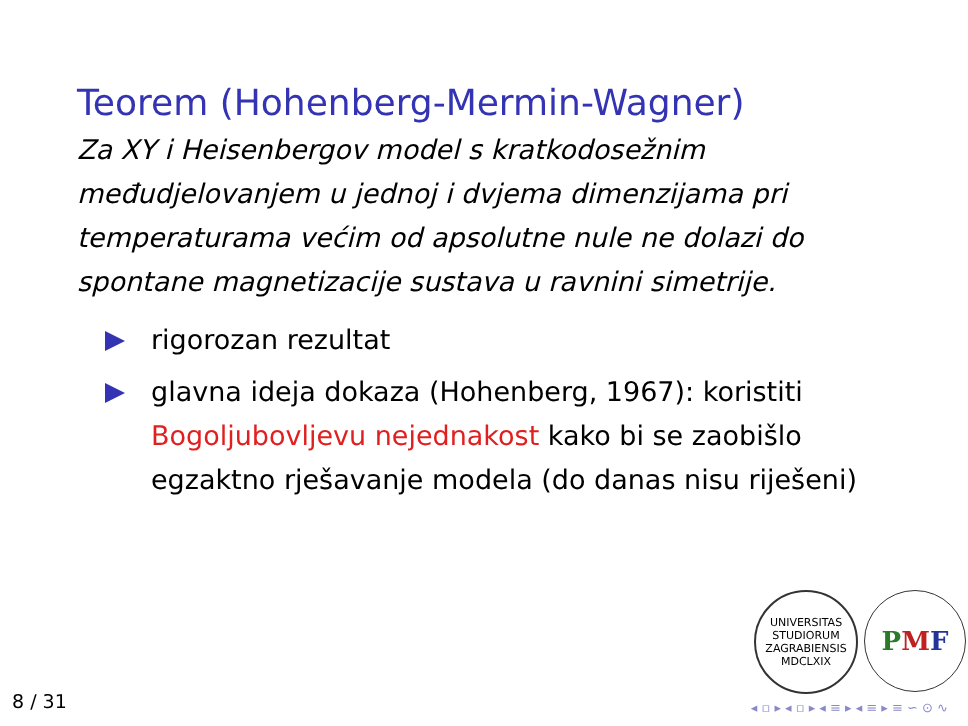Teorem (Hohenberg-Mermin-Wagner)
Za XY i Heisenbergov model s kratkodosežnim međudjelovanjem u jednoj i dvjema dimenzijama pri temperaturama većim od apsolutne nule ne dolazi do spontane magnetizacije sustava u ravnini simetrije.
rigorozan rezultat
glavna ideja dokaza (Hohenberg, 1967): koristiti Bogoljubovljevu nejednakost kako bi se zaobišlo egzaktno rješavanje modela (do danas nisu riješeni)
UNIVERSITAS STUDIORUM ZAGRABIENSIS MDCLXIX
PMF
8 / 31
◂ ▫ ▸ ◂ ▫ ▸ ◂ ≡ ▸ ◂ ≡ ▸ ≡ ∽ ⊙ ∿